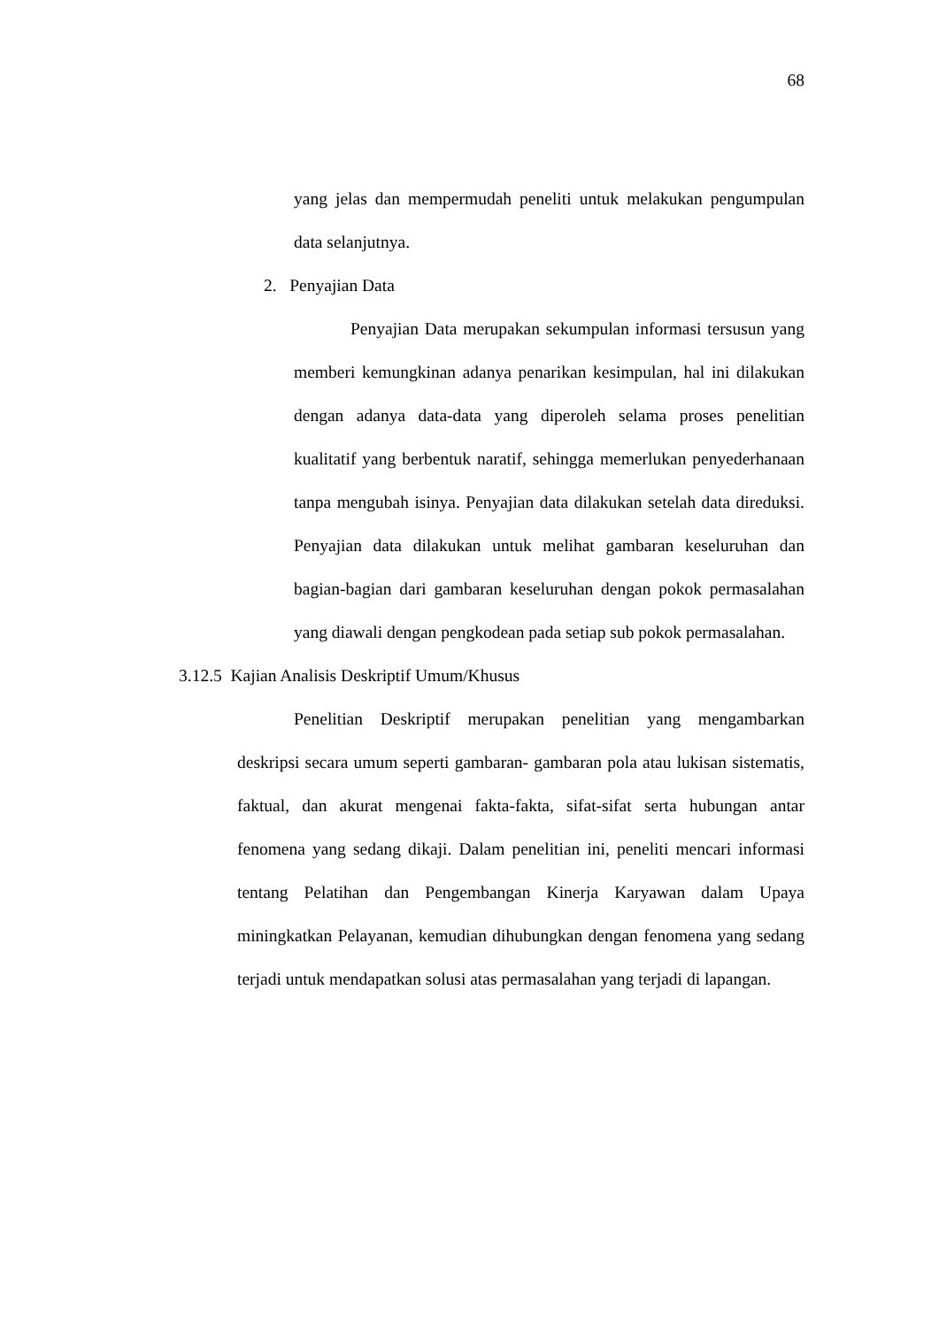68
yang jelas dan mempermudah peneliti untuk melakukan pengumpulan data selanjutnya.
2. Penyajian Data
Penyajian Data merupakan sekumpulan informasi tersusun yang memberi kemungkinan adanya penarikan kesimpulan, hal ini dilakukan dengan adanya data-data yang diperoleh selama proses penelitian kualitatif yang berbentuk naratif, sehingga memerlukan penyederhanaan tanpa mengubah isinya. Penyajian data dilakukan setelah data direduksi. Penyajian data dilakukan untuk melihat gambaran keseluruhan dan bagian-bagian dari gambaran keseluruhan dengan pokok permasalahan yang diawali dengan pengkodean pada setiap sub pokok permasalahan.
3.12.5 Kajian Analisis Deskriptif Umum/Khusus
Penelitian Deskriptif merupakan penelitian yang mengambarkan deskripsi secara umum seperti gambaran- gambaran pola atau lukisan sistematis, faktual, dan akurat mengenai fakta-fakta, sifat-sifat serta hubungan antar fenomena yang sedang dikaji. Dalam penelitian ini, peneliti mencari informasi tentang Pelatihan dan Pengembangan Kinerja Karyawan dalam Upaya miningkatkan Pelayanan, kemudian dihubungkan dengan fenomena yang sedang terjadi untuk mendapatkan solusi atas permasalahan yang terjadi di lapangan.